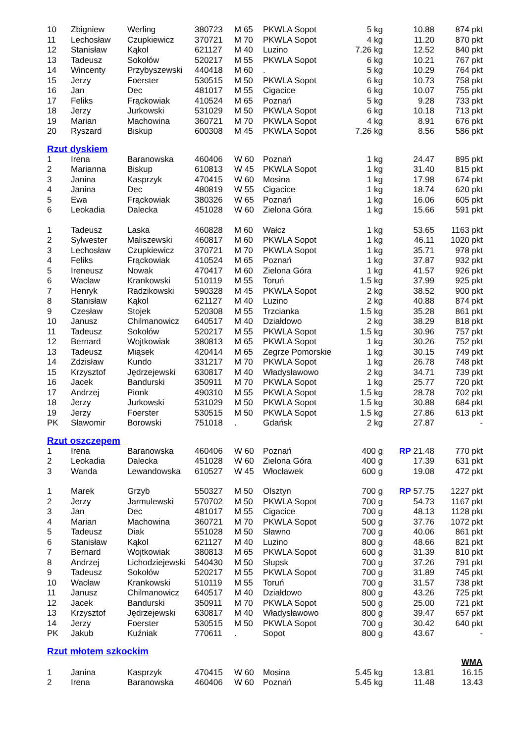| 10 | Zbigniew | Werling | 380723 | M 65 | PKWLA Sopot | 5 kg | 10.88 | 874 pkt |
| 11 | Lechosław | Czupkiewicz | 370721 | M 70 | PKWLA Sopot | 4 kg | 11.20 | 870 pkt |
| 12 | Stanisław | Kąkol | 621127 | M 40 | Luzino | 7.26 kg | 12.52 | 840 pkt |
| 13 | Tadeusz | Sokołów | 520217 | M 55 | PKWLA Sopot | 6 kg | 10.21 | 767 pkt |
| 14 | Wincenty | Przybyszewski | 440418 | M 60 | . | 5 kg | 10.29 | 764 pkt |
| 15 | Jerzy | Foerster | 530515 | M 50 | PKWLA Sopot | 6 kg | 10.73 | 758 pkt |
| 16 | Jan | Dec | 481017 | M 55 | Cigacice | 6 kg | 10.07 | 755 pkt |
| 17 | Feliks | Frąckowiak | 410524 | M 65 | Poznań | 5 kg | 9.28 | 733 pkt |
| 18 | Jerzy | Jurkowski | 531029 | M 50 | PKWLA Sopot | 6 kg | 10.18 | 713 pkt |
| 19 | Marian | Machowina | 360721 | M 70 | PKWLA Sopot | 4 kg | 8.91 | 676 pkt |
| 20 | Ryszard | Biskup | 600308 | M 45 | PKWLA Sopot | 7.26 kg | 8.56 | 586 pkt |
Rzut dyskiem
| 1 | Irena | Baranowska | 460406 | W 60 | Poznań | 1 kg | 24.47 | 895 pkt |
| 2 | Marianna | Biskup | 610813 | W 45 | PKWLA Sopot | 1 kg | 31.40 | 815 pkt |
| 3 | Janina | Kasprzyk | 470415 | W 60 | Mosina | 1 kg | 17.98 | 674 pkt |
| 4 | Janina | Dec | 480819 | W 55 | Cigacice | 1 kg | 18.74 | 620 pkt |
| 5 | Ewa | Frąckowiak | 380326 | W 65 | Poznań | 1 kg | 16.06 | 605 pkt |
| 6 | Leokadia | Dalecka | 451028 | W 60 | Zielona Góra | 1 kg | 15.66 | 591 pkt |
| 1 | Tadeusz | Laska | 460828 | M 60 | Wałcz | 1 kg | 53.65 | 1163 pkt |
| 2 | Sylwester | Maliszewski | 460817 | M 60 | PKWLA Sopot | 1 kg | 46.11 | 1020 pkt |
| 3 | Lechosław | Czupkiewicz | 370721 | M 70 | PKWLA Sopot | 1 kg | 35.71 | 978 pkt |
| 4 | Feliks | Frąckowiak | 410524 | M 65 | Poznań | 1 kg | 37.87 | 932 pkt |
| 5 | Ireneusz | Nowak | 470417 | M 60 | Zielona Góra | 1 kg | 41.57 | 926 pkt |
| 6 | Wacław | Krankowski | 510119 | M 55 | Toruń | 1.5 kg | 37.99 | 925 pkt |
| 7 | Henryk | Radzikowski | 590328 | M 45 | PKWLA Sopot | 2 kg | 38.52 | 900 pkt |
| 8 | Stanisław | Kąkol | 621127 | M 40 | Luzino | 2 kg | 40.88 | 874 pkt |
| 9 | Czesław | Stojek | 520308 | M 55 | Trzcianka | 1.5 kg | 35.28 | 861 pkt |
| 10 | Janusz | Chilmanowicz | 640517 | M 40 | Działdowo | 2 kg | 38.29 | 818 pkt |
| 11 | Tadeusz | Sokołów | 520217 | M 55 | PKWLA Sopot | 1.5 kg | 30.96 | 757 pkt |
| 12 | Bernard | Wojtkowiak | 380813 | M 65 | PKWLA Sopot | 1 kg | 30.26 | 752 pkt |
| 13 | Tadeusz | Miąsek | 420414 | M 65 | Zegrze Pomorskie | 1 kg | 30.15 | 749 pkt |
| 14 | Zdzisław | Kundo | 331217 | M 70 | PKWLA Sopot | 1 kg | 26.78 | 748 pkt |
| 15 | Krzysztof | Jędrzejewski | 630817 | M 40 | Władysławowo | 2 kg | 34.71 | 739 pkt |
| 16 | Jacek | Bandurski | 350911 | M 70 | PKWLA Sopot | 1 kg | 25.77 | 720 pkt |
| 17 | Andrzej | Pionk | 490310 | M 55 | PKWLA Sopot | 1.5 kg | 28.78 | 702 pkt |
| 18 | Jerzy | Jurkowski | 531029 | M 50 | PKWLA Sopot | 1.5 kg | 30.88 | 684 pkt |
| 19 | Jerzy | Foerster | 530515 | M 50 | PKWLA Sopot | 1.5 kg | 27.86 | 613 pkt |
| PK | Sławomir | Borowski | 751018 | . | Gdańsk | 2 kg | 27.87 | - |
Rzut oszczepem
| 1 | Irena | Baranowska | 460406 | W 60 | Poznań | 400 g | RP 21.48 | 770 pkt |
| 2 | Leokadia | Dalecka | 451028 | W 60 | Zielona Góra | 400 g | 17.39 | 631 pkt |
| 3 | Wanda | Lewandowska | 610527 | W 45 | Włocławek | 600 g | 19.08 | 472 pkt |
| 1 | Marek | Grzyb | 550327 | M 50 | Olsztyn | 700 g | RP 57.75 | 1227 pkt |
| 2 | Jerzy | Jarmulewski | 570702 | M 50 | PKWLA Sopot | 700 g | 54.73 | 1167 pkt |
| 3 | Jan | Dec | 481017 | M 55 | Cigacice | 700 g | 48.13 | 1128 pkt |
| 4 | Marian | Machowina | 360721 | M 70 | PKWLA Sopot | 500 g | 37.76 | 1072 pkt |
| 5 | Tadeusz | Diak | 551028 | M 50 | Sławno | 700 g | 40.06 | 861 pkt |
| 6 | Stanisław | Kąkol | 621127 | M 40 | Luzino | 800 g | 48.66 | 821 pkt |
| 7 | Bernard | Wojtkowiak | 380813 | M 65 | PKWLA Sopot | 600 g | 31.39 | 810 pkt |
| 8 | Andrzej | Lichodziejewski | 540430 | M 50 | Słupsk | 700 g | 37.26 | 791 pkt |
| 9 | Tadeusz | Sokołów | 520217 | M 55 | PKWLA Sopot | 700 g | 31.89 | 745 pkt |
| 10 | Wacław | Krankowski | 510119 | M 55 | Toruń | 700 g | 31.57 | 738 pkt |
| 11 | Janusz | Chilmanowicz | 640517 | M 40 | Działdowo | 800 g | 43.26 | 725 pkt |
| 12 | Jacek | Bandurski | 350911 | M 70 | PKWLA Sopot | 500 g | 25.00 | 721 pkt |
| 13 | Krzysztof | Jędrzejewski | 630817 | M 40 | Władysławowo | 800 g | 39.47 | 657 pkt |
| 14 | Jerzy | Foerster | 530515 | M 50 | PKWLA Sopot | 700 g | 30.42 | 640 pkt |
| PK | Jakub | Kuźniak | 770611 | . | Sopot | 800 g | 43.67 | - |
Rzut młotem szkockim
| | | | | | | | | WMA |
| 1 | Janina | Kasprzyk | 470415 | W 60 | Mosina | 5.45 kg | 13.81 | 16.15 |
| 2 | Irena | Baranowska | 460406 | W 60 | Poznań | 5.45 kg | 11.48 | 13.43 |